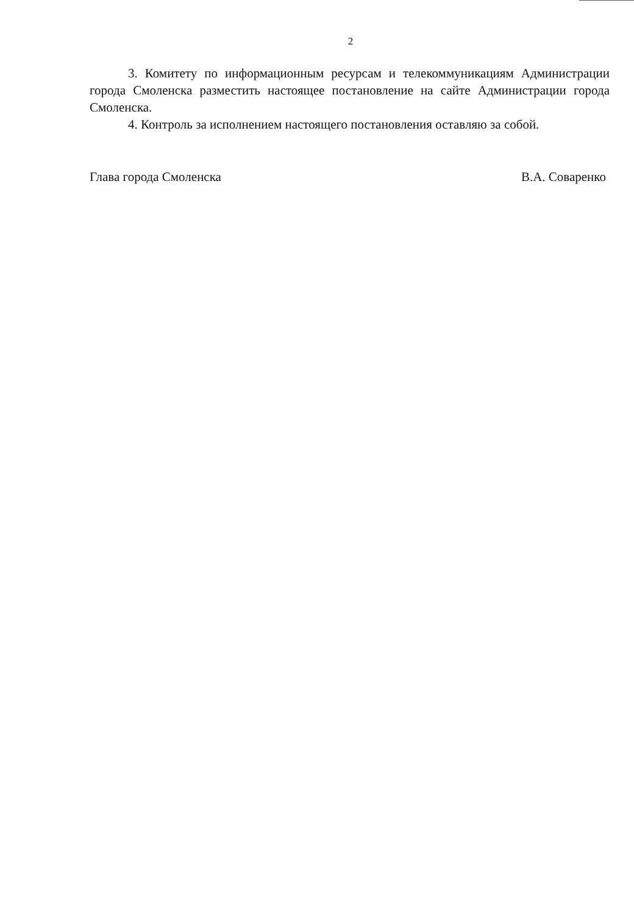2
3. Комитету по информационным ресурсам и телекоммуникациям Администрации города Смоленска разместить настоящее постановление на сайте Администрации города Смоленска.
4. Контроль за исполнением настоящего постановления оставляю за собой.
Глава города Смоленска В.А. Соваренко